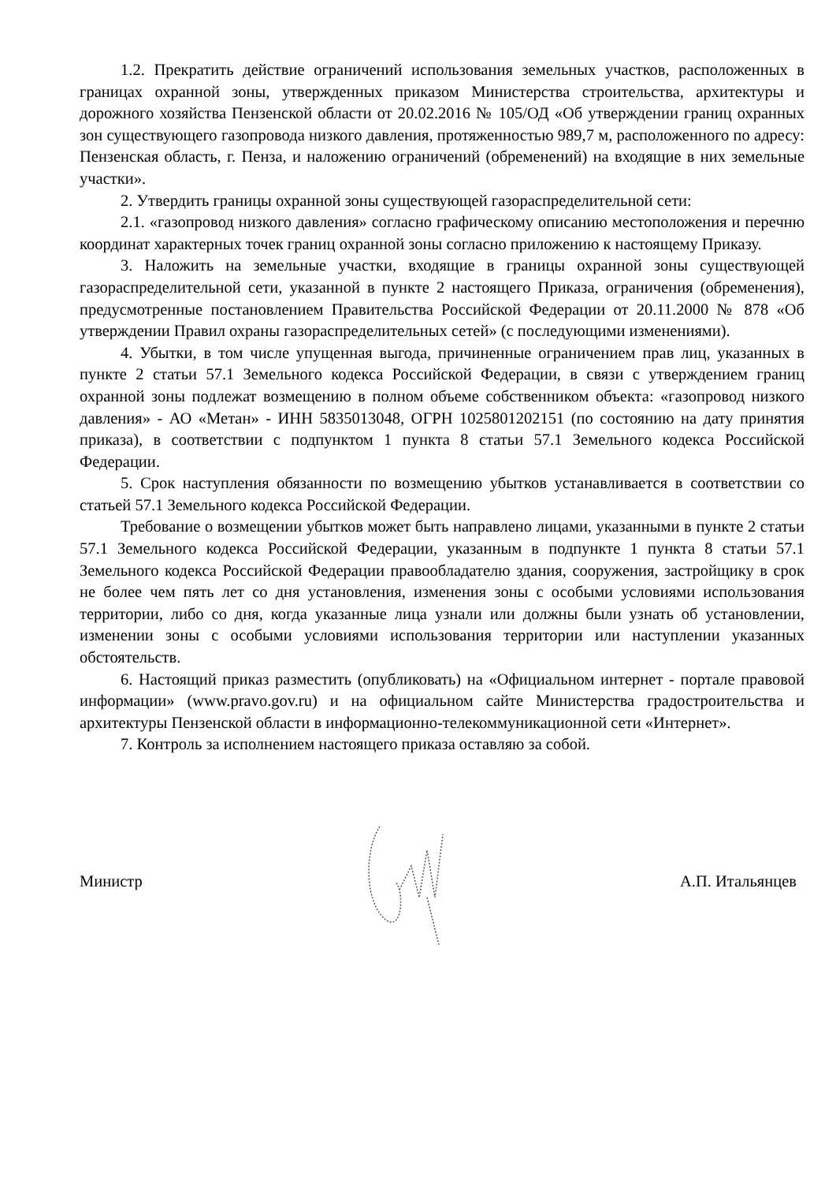1.2. Прекратить действие ограничений использования земельных участков, расположенных в границах охранной зоны, утвержденных приказом Министерства строительства, архитектуры и дорожного хозяйства Пензенской области от 20.02.2016 № 105/ОД «Об утверждении границ охранных зон существующего газопровода низкого давления, протяженностью 989,7 м, расположенного по адресу: Пензенская область, г. Пенза, и наложению ограничений (обременений) на входящие в них земельные участки».
2. Утвердить границы охранной зоны существующей газораспределительной сети:
2.1. «газопровод низкого давления» согласно графическому описанию местоположения и перечню координат характерных точек границ охранной зоны согласно приложению к настоящему Приказу.
3. Наложить на земельные участки, входящие в границы охранной зоны существующей газораспределительной сети, указанной в пункте 2 настоящего Приказа, ограничения (обременения), предусмотренные постановлением Правительства Российской Федерации от 20.11.2000 № 878 «Об утверждении Правил охраны газораспределительных сетей» (с последующими изменениями).
4. Убытки, в том числе упущенная выгода, причиненные ограничением прав лиц, указанных в пункте 2 статьи 57.1 Земельного кодекса Российской Федерации, в связи с утверждением границ охранной зоны подлежат возмещению в полном объеме собственником объекта: «газопровод низкого давления» - АО «Метан» - ИНН 5835013048, ОГРН 1025801202151 (по состоянию на дату принятия приказа), в соответствии с подпунктом 1 пункта 8 статьи 57.1 Земельного кодекса Российской Федерации.
5. Срок наступления обязанности по возмещению убытков устанавливается в соответствии со статьей 57.1 Земельного кодекса Российской Федерации.
Требование о возмещении убытков может быть направлено лицами, указанными в пункте 2 статьи 57.1 Земельного кодекса Российской Федерации, указанным в подпункте 1 пункта 8 статьи 57.1 Земельного кодекса Российской Федерации правообладателю здания, сооружения, застройщику в срок не более чем пять лет со дня установления, изменения зоны с особыми условиями использования территории, либо со дня, когда указанные лица узнали или должны были узнать об установлении, изменении зоны с особыми условиями использования территории или наступлении указанных обстоятельств.
6. Настоящий приказ разместить (опубликовать) на «Официальном интернет - портале правовой информации» (www.pravo.gov.ru) и на официальном сайте Министерства градостроительства и архитектуры Пензенской области в информационно-телекоммуникационной сети «Интернет».
7. Контроль за исполнением настоящего приказа оставляю за собой.
Министр А.П. Итальянцев